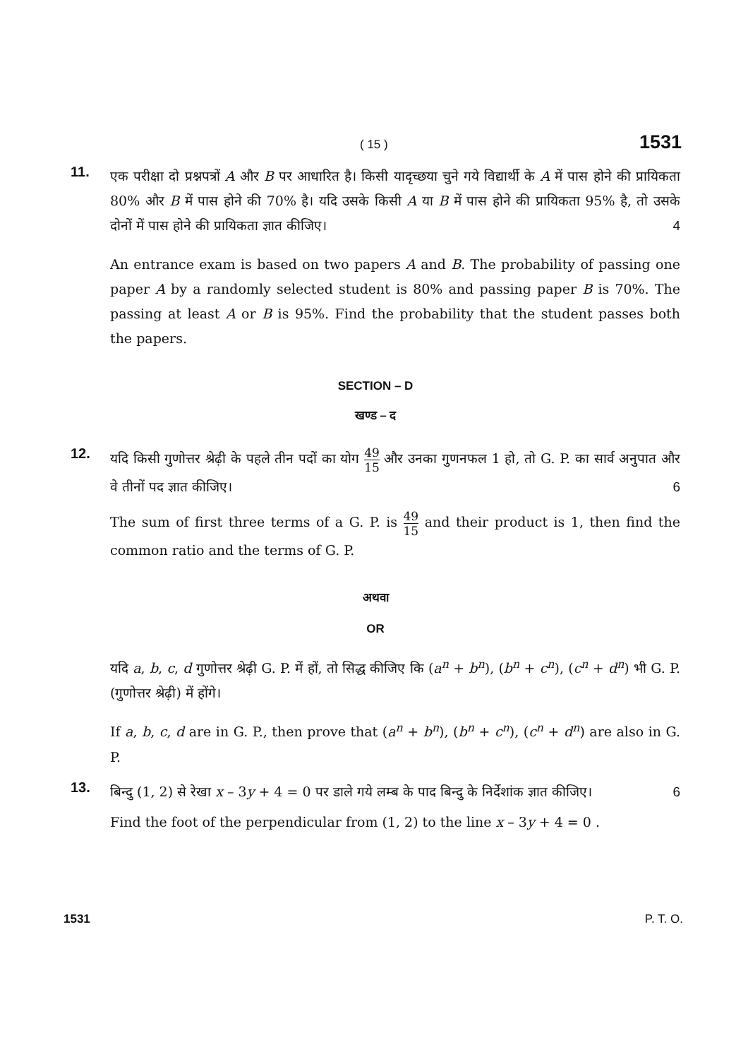( 15 ) 1531
11.
एक परीक्षा दो प्रश्नपत्रों A और B पर आधारित है। किसी यादृच्छया चुने गये विद्यार्थी के A में पास होने की प्रायिकता 80% और B में पास होने की 70% है। यदि उसके किसी A या B में पास होने की प्रायिकता 95% है, तो उसके दोनों में पास होने की प्रायिकता ज्ञात कीजिए। 4
An entrance exam is based on two papers A and B. The probability of passing one paper A by a randomly selected student is 80% and passing paper B is 70%. The passing at least A or B is 95%. Find the probability that the student passes both the papers.
SECTION – D
खण्ड – द
12.
यदि किसी गुणोत्तर श्रेढ़ी के पहले तीन पदों का योग 49 15 और उनका गुणनफल 1 हो, तो G. P. का सार्व अनुपात और वे तीनों पद ज्ञात कीजिए। 6
The sum of first three terms of a G. P. is 49 15 and their product is 1, then find the common ratio and the terms of G. P.
अथवा
OR
यदि a, b, c, d गुणोत्तर श्रेढ़ी G. P. में हों, तो सिद्ध कीजिए कि (a<sup>n</sup> + b<sup>n</sup>), (b<sup>n</sup> + c<sup>n</sup>), (c<sup>n</sup> + d<sup>n</sup>) भी G. P. (गुणोत्तर श्रेढ़ी) में होंगे।
If a, b, c, d are in G. P., then prove that (a<sup>n</sup> + b<sup>n</sup>), (b<sup>n</sup> + c<sup>n</sup>), (c<sup>n</sup> + d<sup>n</sup>) are also in G. P.
13.
बिन्दु (1, 2) से रेखा x – 3y + 4 = 0 पर डाले गये लम्ब के पाद बिन्दु के निर्देशांक ज्ञात कीजिए। 6
Find the foot of the perpendicular from (1, 2) to the line x – 3y + 4 = 0 .
1531 P. T. O.